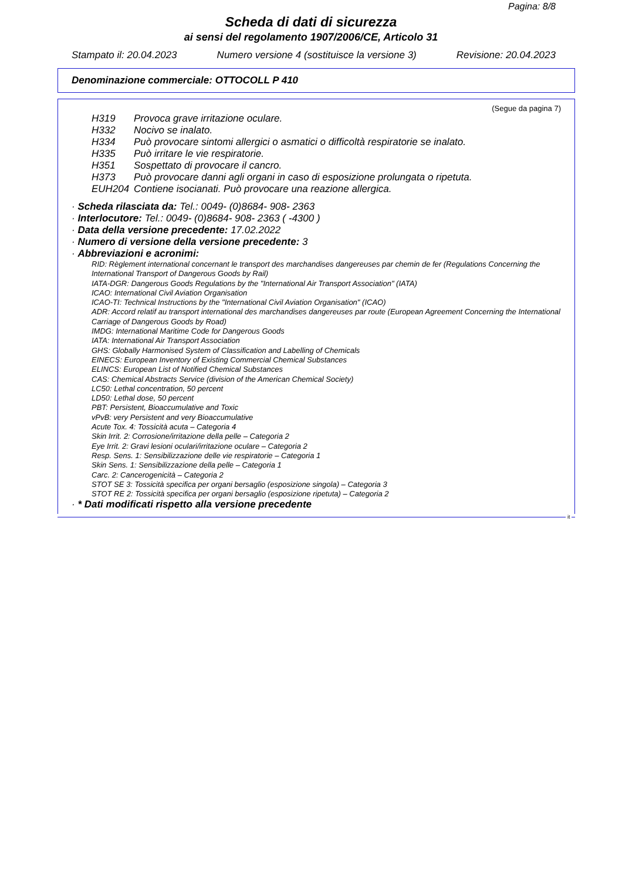Pagina: 8/8
Scheda di dati di sicurezza
ai sensi del regolamento 1907/2006/CE, Articolo 31
Stampato il: 20.04.2023 Numero versione 4 (sostituisce la versione 3) Revisione: 20.04.2023
Denominazione commerciale: OTTOCOLL P 410
(Segue da pagina 7)
H319 Provoca grave irritazione oculare.
H332 Nocivo se inalato.
H334 Può provocare sintomi allergici o asmatici o difficoltà respiratorie se inalato.
H335 Può irritare le vie respiratorie.
H351 Sospettato di provocare il cancro.
H373 Può provocare danni agli organi in caso di esposizione prolungata o ripetuta.
EUH204 Contiene isocianati. Può provocare una reazione allergica.
· Scheda rilasciata da: Tel.: 0049- (0)8684- 908- 2363
· Interlocutore: Tel.: 0049- (0)8684- 908- 2363 ( -4300 )
· Data della versione precedente: 17.02.2022
· Numero di versione della versione precedente: 3
· Abbreviazioni e acronimi:
RID: Règlement international concernant le transport des marchandises dangereuses par chemin de fer (Regulations Concerning the International Transport of Dangerous Goods by Rail)
IATA-DGR: Dangerous Goods Regulations by the "International Air Transport Association" (IATA)
ICAO: International Civil Aviation Organisation
ICAO-TI: Technical Instructions by the "International Civil Aviation Organisation" (ICAO)
ADR: Accord relatif au transport international des marchandises dangereuses par route (European Agreement Concerning the International Carriage of Dangerous Goods by Road)
IMDG: International Maritime Code for Dangerous Goods
IATA: International Air Transport Association
GHS: Globally Harmonised System of Classification and Labelling of Chemicals
EINECS: European Inventory of Existing Commercial Chemical Substances
ELINCS: European List of Notified Chemical Substances
CAS: Chemical Abstracts Service (division of the American Chemical Society)
LC50: Lethal concentration, 50 percent
LD50: Lethal dose, 50 percent
PBT: Persistent, Bioaccumulative and Toxic
vPvB: very Persistent and very Bioaccumulative
Acute Tox. 4: Tossicità acuta – Categoria 4
Skin Irrit. 2: Corrosione/irritazione della pelle – Categoria 2
Eye Irrit. 2: Gravi lesioni oculari/irritazione oculare – Categoria 2
Resp. Sens. 1: Sensibilizzazione delle vie respiratorie – Categoria 1
Skin Sens. 1: Sensibilizzazione della pelle – Categoria 1
Carc. 2: Cancerogenicità – Categoria 2
STOT SE 3: Tossicità specifica per organi bersaglio (esposizione singola) – Categoria 3
STOT RE 2: Tossicità specifica per organi bersaglio (esposizione ripetuta) – Categoria 2
· * Dati modificati rispetto alla versione precedente
it